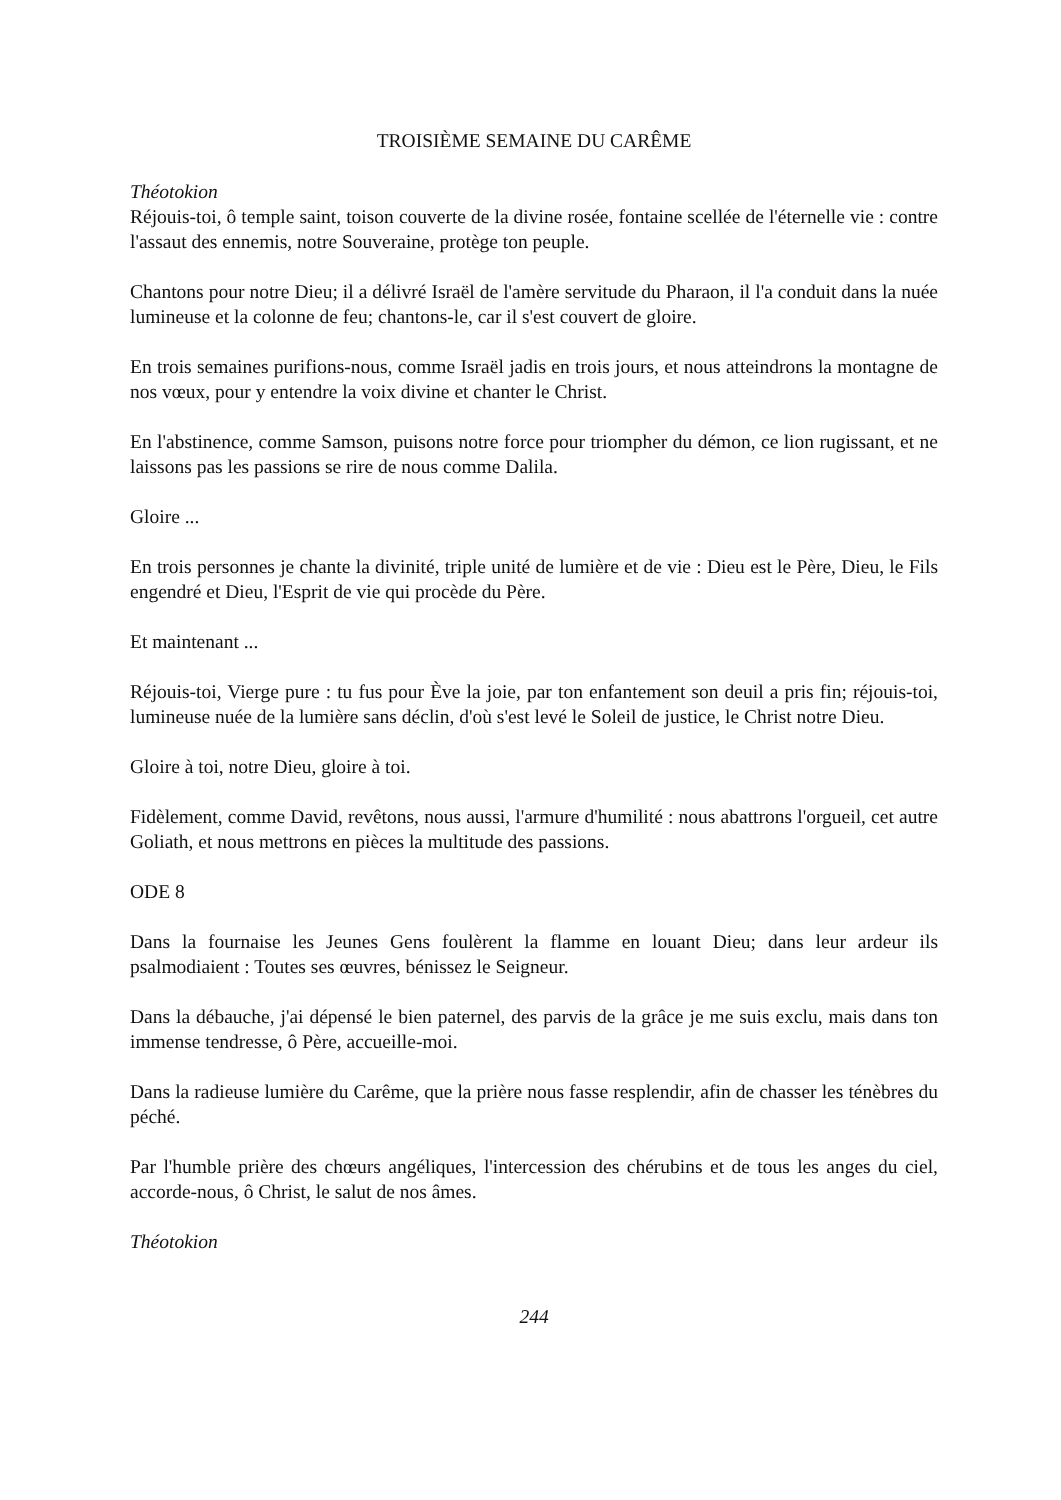TROISIÈME SEMAINE DU CARÊME
Théotokion
Réjouis-toi, ô temple saint, toison couverte de la divine rosée, fontaine scellée de l'éternelle vie : contre l'assaut des ennemis, notre Souveraine, protège ton peuple.
Chantons pour notre Dieu; il a délivré Israël de l'amère servitude du Pharaon, il l'a conduit dans la nuée lumineuse et la colonne de feu; chantons-le, car il s'est couvert de gloire.
En trois semaines purifions-nous, comme Israël jadis en trois jours, et nous atteindrons la montagne de nos vœux, pour y entendre la voix divine et chanter le Christ.
En l'abstinence, comme Samson, puisons notre force pour triompher du démon, ce lion rugissant, et ne laissons pas les passions se rire de nous comme Dalila.
Gloire ...
En trois personnes je chante la divinité, triple unité de lumière et de vie : Dieu est le Père, Dieu, le Fils engendré et Dieu, l'Esprit de vie qui procède du Père.
Et maintenant ...
Réjouis-toi, Vierge pure : tu fus pour Ève la joie, par ton enfantement son deuil a pris fin; réjouis-toi, lumineuse nuée de la lumière sans déclin, d'où s'est levé le Soleil de justice, le Christ notre Dieu.
Gloire à toi, notre Dieu, gloire à toi.
Fidèlement, comme David, revêtons, nous aussi, l'armure d'humilité : nous abattrons l'orgueil, cet autre Goliath, et nous mettrons en pièces la multitude des passions.
ODE 8
Dans la fournaise les Jeunes Gens foulèrent la flamme en louant Dieu; dans leur ardeur ils psalmodiaient : Toutes ses œuvres, bénissez le Seigneur.
Dans la débauche, j'ai dépensé le bien paternel, des parvis de la grâce je me suis exclu, mais dans ton immense tendresse, ô Père, accueille-moi.
Dans la radieuse lumière du Carême, que la prière nous fasse resplendir, afin de chasser les ténèbres du péché.
Par l'humble prière des chœurs angéliques, l'intercession des chérubins et de tous les anges du ciel, accorde-nous, ô Christ, le salut de nos âmes.
Théotokion
244